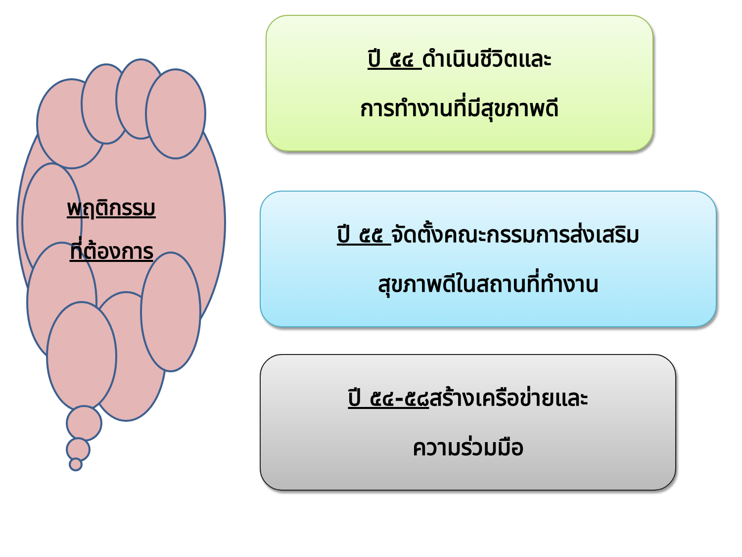พฤติกรรม
ที่ต้องการ
ปี ๕๔ ดำเนินชีวิตและ
การทำงานที่มีสุขภาพดี
ปี ๕๕ จัดตั้งคณะกรรมการส่งเสริม
สุขภาพดีในสถานที่ทำงาน
ปี ๕๔-๕๘สร้างเครือข่ายและ
ความร่วมมือ